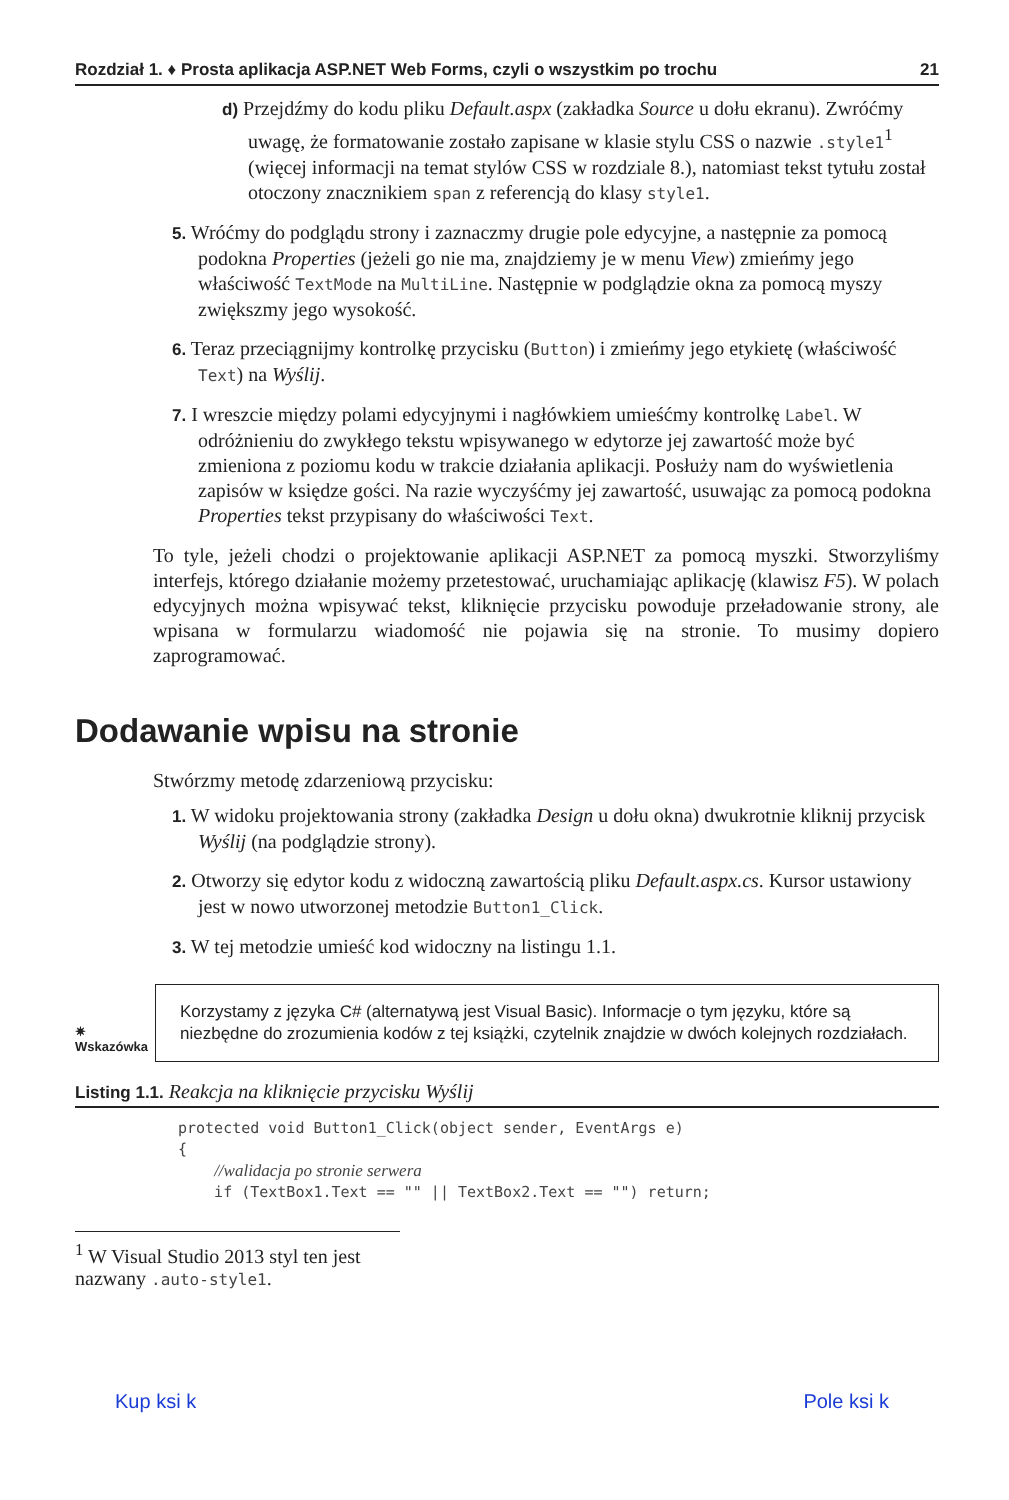Rozdział 1. ♦ Prosta aplikacja ASP.NET Web Forms, czyli o wszystkim po trochu 21
d) Przejdźmy do kodu pliku Default.aspx (zakładka Source u dołu ekranu). Zwróćmy uwagę, że formatowanie zostało zapisane w klasie stylu CSS o nazwie .style1<sup>1</sup> (więcej informacji na temat stylów CSS w rozdziale 8.), natomiast tekst tytułu został otoczony znacznikiem span z referencją do klasy style1.
5. Wróćmy do podglądu strony i zaznaczmy drugie pole edycyjne, a następnie za pomocą podokna Properties (jeżeli go nie ma, znajdziemy je w menu View) zmieńmy jego właściwość TextMode na MultiLine. Następnie w podglądzie okna za pomocą myszy zwiększmy jego wysokość.
6. Teraz przeciągnijmy kontrolkę przycisku (Button) i zmieńmy jego etykietę (właściwość Text) na Wyślij.
7. I wreszcie między polami edycyjnymi i nagłówkiem umieśćmy kontrolkę Label. W odróżnieniu do zwykłego tekstu wpisywanego w edytorze jej zawartość może być zmieniona z poziomu kodu w trakcie działania aplikacji. Posłuży nam do wyświetlenia zapisów w księdze gości. Na razie wyczyśćmy jej zawartość, usuwając za pomocą podokna Properties tekst przypisany do właściwości Text.
To tyle, jeżeli chodzi o projektowanie aplikacji ASP.NET za pomocą myszki. Stworzyliśmy interfejs, którego działanie możemy przetestować, uruchamiając aplikację (klawisz F5). W polach edycyjnych można wpisywać tekst, kliknięcie przycisku powoduje przeładowanie strony, ale wpisana w formularzu wiadomość nie pojawia się na stronie. To musimy dopiero zaprogramować.
Dodawanie wpisu na stronie
Stwórzmy metodę zdarzeniową przycisku:
1. W widoku projektowania strony (zakładka Design u dołu okna) dwukrotnie kliknij przycisk Wyślij (na podglądzie strony).
2. Otworzy się edytor kodu z widoczną zawartością pliku Default.aspx.cs. Kursor ustawiony jest w nowo utworzonej metodzie Button1_Click.
3. W tej metodzie umieść kod widoczny na listingu 1.1.
✷
Wskazówka
Korzystamy z języka C# (alternatywą jest Visual Basic). Informacje o tym języku, które są niezbędne do zrozumienia kodów z tej książki, czytelnik znajdzie w dwóch kolejnych rozdziałach.
Listing 1.1. Reakcja na kliknięcie przycisku Wyślij
protected void Button1_Click(object sender, EventArgs e)
{
    //walidacja po stronie serwera
    if (TextBox1.Text == "" || TextBox2.Text == "") return;
<sup>1</sup> W Visual Studio 2013 styl ten jest nazwany .auto-style1.
Kup ksi k Pole ksi k